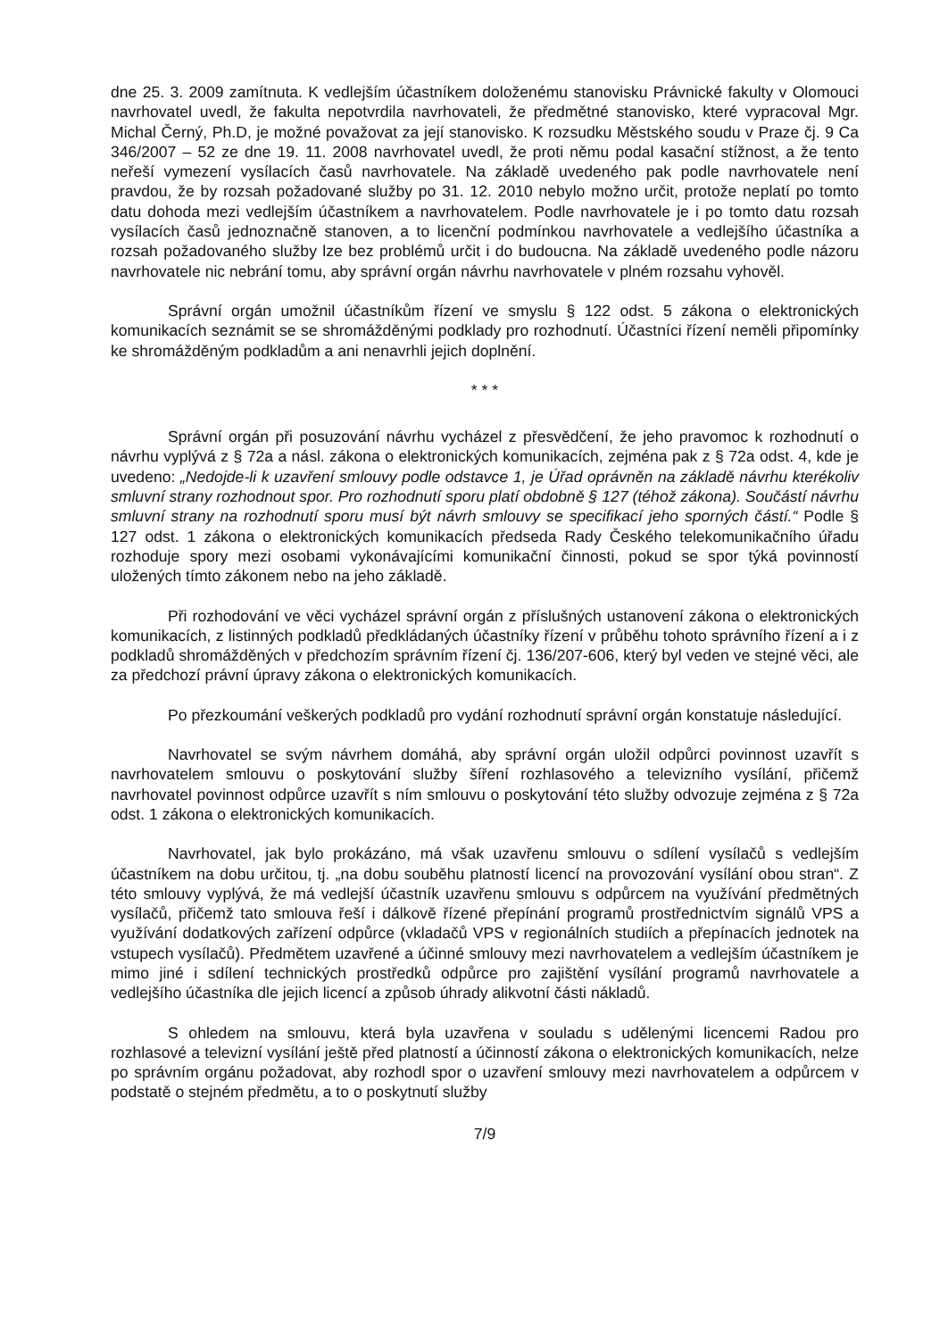dne 25. 3. 2009 zamítnuta. K vedlejším účastníkem doloženému stanovisku Právnické fakulty v Olomouci navrhovatel uvedl, že fakulta nepotvrdila navrhovateli, že předmětné stanovisko, které vypracoval Mgr. Michal Černý, Ph.D, je možné považovat za její stanovisko. K rozsudku Městského soudu v Praze čj. 9 Ca 346/2007 – 52 ze dne 19. 11. 2008 navrhovatel uvedl, že proti němu podal kasační stížnost, a že tento neřeší vymezení vysílacích časů navrhovatele. Na základě uvedeného pak podle navrhovatele není pravdou, že by rozsah požadované služby po 31. 12. 2010 nebylo možno určit, protože neplatí po tomto datu dohoda mezi vedlejším účastníkem a navrhovatelem. Podle navrhovatele je i po tomto datu rozsah vysílacích časů jednoznačně stanoven, a to licenční podmínkou navrhovatele a vedlejšího účastníka a rozsah požadovaného služby lze bez problémů určit i do budoucna. Na základě uvedeného podle názoru navrhovatele nic nebrání tomu, aby správní orgán návrhu navrhovatele v plném rozsahu vyhověl.
Správní orgán umožnil účastníkům řízení ve smyslu § 122 odst. 5 zákona o elektronických komunikacích seznámit se se shromážděnými podklady pro rozhodnutí. Účastníci řízení neměli připomínky ke shromážděným podkladům a ani nenavrhli jejich doplnění.
* * *
Správní orgán při posuzování návrhu vycházel z přesvědčení, že jeho pravomoc k rozhodnutí o návrhu vyplývá z § 72a a násl. zákona o elektronických komunikacích, zejména pak z § 72a odst. 4, kde je uvedeno: „Nedojde-li k uzavření smlouvy podle odstavce 1, je Úřad oprávněn na základě návrhu kterékoliv smluvní strany rozhodnout spor. Pro rozhodnutí sporu platí obdobně § 127 (téhož zákona). Součástí návrhu smluvní strany na rozhodnutí sporu musí být návrh smlouvy se specifikací jeho sporných částí.“ Podle § 127 odst. 1 zákona o elektronických komunikacích předseda Rady Českého telekomunikačního úřadu rozhoduje spory mezi osobami vykonávajícími komunikační činnosti, pokud se spor týká povinností uložených tímto zákonem nebo na jeho základě.
Při rozhodování ve věci vycházel správní orgán z příslušných ustanovení zákona o elektronických komunikacích, z listinných podkladů předkládaných účastníky řízení v průběhu tohoto správního řízení a i z podkladů shromážděných v předchozím správním řízení čj. 136/207-606, který byl veden ve stejné věci, ale za předchozí právní úpravy zákona o elektronických komunikacích.
Po přezkoumání veškerých podkladů pro vydání rozhodnutí správní orgán konstatuje následující.
Navrhovatel se svým návrhem domáhá, aby správní orgán uložil odpůrci povinnost uzavřít s navrhovatelem smlouvu o poskytování služby šíření rozhlasového a televizního vysílání, přičemž navrhovatel povinnost odpůrce uzavřít s ním smlouvu o poskytování této služby odvozuje zejména z § 72a odst. 1 zákona o elektronických komunikacích.
Navrhovatel, jak bylo prokázáno, má však uzavřenu smlouvu o sdílení vysílačů s vedlejším účastníkem na dobu určitou, tj. „na dobu souběhu platností licencí na provozování vysílání obou stran“. Z této smlouvy vyplývá, že má vedlejší účastník uzavřenu smlouvu s odpůrcem na využívání předmětných vysílačů, přičemž tato smlouva řeší i dálkově řízené přepínání programů prostřednictvím signálů VPS a využívání dodatkových zařízení odpůrce (vkladačů VPS v regionálních studiích a přepínacích jednotek na vstupech vysílačů). Předmětem uzavřené a účinné smlouvy mezi navrhovatelem a vedlejším účastníkem je mimo jiné i sdílení technických prostředků odpůrce pro zajištění vysílání programů navrhovatele a vedlejšího účastníka dle jejich licencí a způsob úhrady alikvotní části nákladů.
S ohledem na smlouvu, která byla uzavřena v souladu s udělenými licencemi Radou pro rozhlasové a televizní vysílání ještě před platností a účinností zákona o elektronických komunikacích, nelze po správním orgánu požadovat, aby rozhodl spor o uzavření smlouvy mezi navrhovatelem a odpůrcem v podstatě o stejném předmětu, a to o poskytnutí služby
7/9